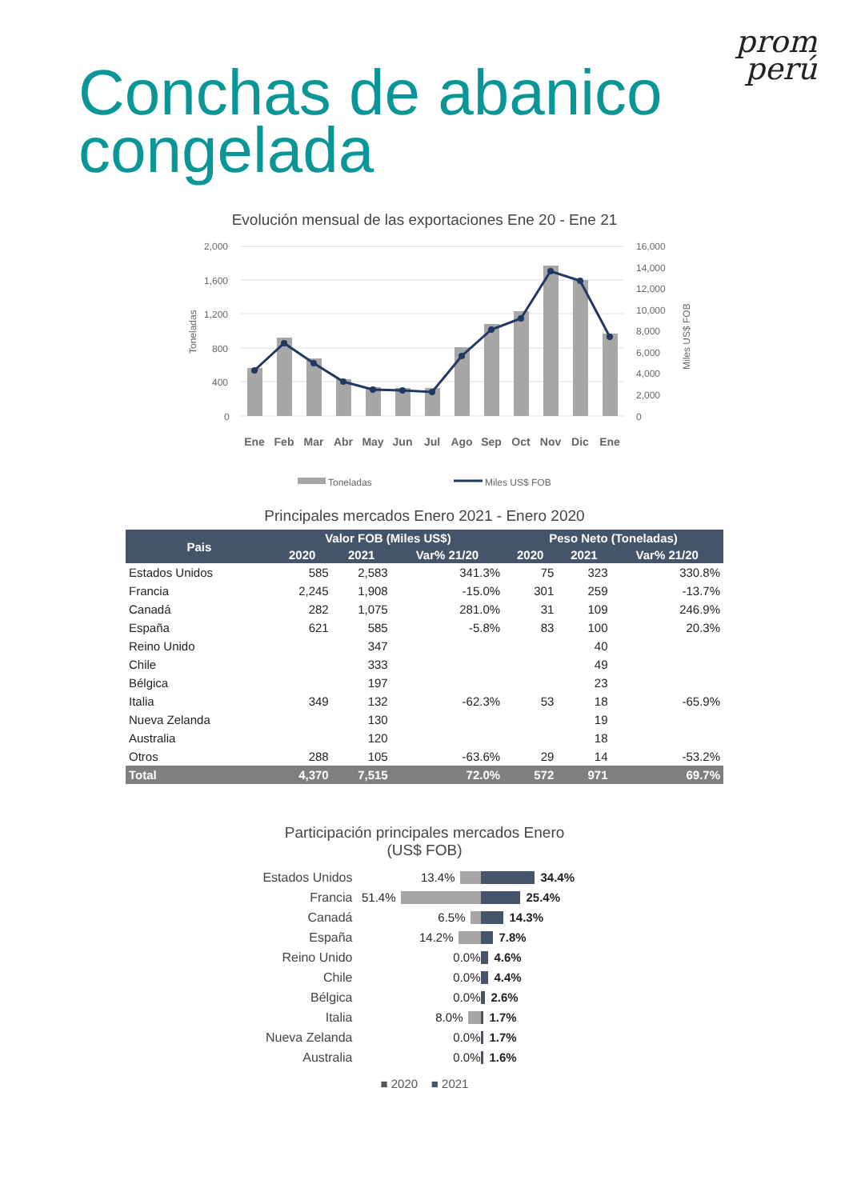prom
perú
Conchas de abanico
congelada
Evolución mensual de las exportaciones Ene 20 - Ene 21
Toneladas
Miles US$ FOB
2,000
1,600
1,200
800
400
0
16,000
14,000
12,000
10,000
8,000
6,000
4,000
2,000
0
Ene
Feb
Mar
Abr
May
Jun
Jul
Ago
Sep
Oct
Nov
Dic
Ene
Toneladas
Miles US$ FOB
Principales mercados Enero 2021 - Enero 2020
| Pais | Valor FOB (Miles US$) | | | Peso Neto (Toneladas) | | |
| --- | --- | --- | --- | --- | --- | --- |
| | 2020 | 2021 | Var% 21/20 | 2020 | 2021 | Var% 21/20 |
| Estados Unidos | 585 | 2,583 | 341.3% | 75 | 323 | 330.8% |
| Francia | 2,245 | 1,908 | -15.0% | 301 | 259 | -13.7% |
| Canadá | 282 | 1,075 | 281.0% | 31 | 109 | 246.9% |
| España | 621 | 585 | -5.8% | 83 | 100 | 20.3% |
| Reino Unido | | 347 | | | 40 | |
| Chile | | 333 | | | 49 | |
| Bélgica | | 197 | | | 23 | |
| Italia | 349 | 132 | -62.3% | 53 | 18 | -65.9% |
| Nueva Zelanda | | 130 | | | 19 | |
| Australia | | 120 | | | 18 | |
| Otros | 288 | 105 | -63.6% | 29 | 14 | -53.2% |
| Total | 4,370 | 7,515 | 72.0% | 572 | 971 | 69.7% |
Participación principales mercados Enero
(US$ FOB)
Estados Unidos 13.4% 34.4%
Francia 51.4% 25.4%
Canadá 6.5% 14.3%
España 14.2% 7.8%
Reino Unido 0.0% 4.6%
Chile 0.0% 4.4%
Bélgica 0.0% 2.6%
Italia 8.0% 1.7%
Nueva Zelanda 0.0% 1.7%
Australia 0.0% 1.6%
■ 2020 ■ 2021